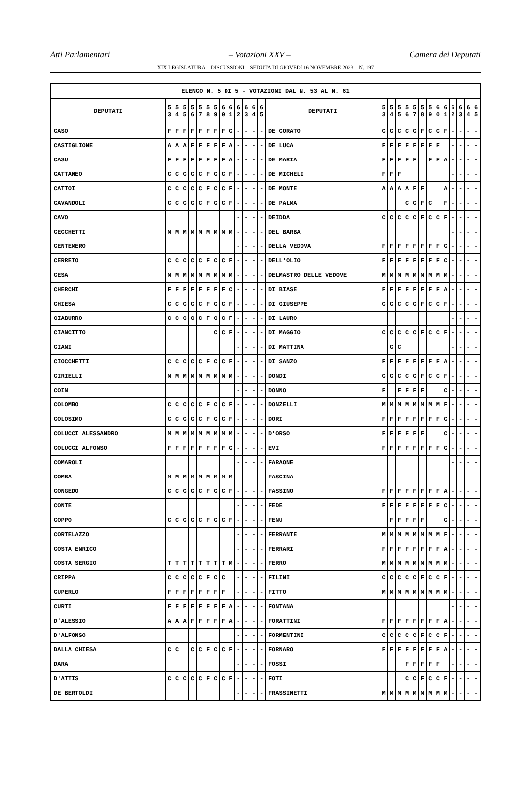Atti Parlamentari – Votazioni XXV – Camera dei Deputati
XIX LEGISLATURA – DISCUSSIONI – SEDUTA DI GIOVEDÌ 16 NOVEMBRE 2023 – N. 197
| ELENCO N. 5 DI 5 - VOTAZIONI DAL N. 53 AL N. 61 | | | | | | | | | | | | | | | | | | | | | | | | | | | |
| --- | --- | --- | --- | --- | --- | --- | --- | --- | --- | --- | --- | --- | --- | --- | --- | --- | --- | --- | --- | --- | --- | --- | --- | --- | --- | --- | --- |
| DEPUTATI | 5 3 | 5 4 | 5 5 | 5 6 | 5 7 | 5 8 | 5 9 | 6 0 | 6 1 | 6 2 | 6 3 | 6 4 | 6 5 | DEPUTATI | 5 3 | 5 4 | 5 5 | 5 6 | 5 7 | 5 8 | 5 9 | 6 0 | 6 1 | 6 2 | 6 3 | 6 4 | 6 5 |
| CASO | F | F | F | F | F | F | F | F | C | - | - | - | - | DE CORATO | C | C | C | C | C | F | C | C | F | - | - | - | - |
| CASTIGLIONE | A | A | A | F | F | F | F | F | A | - | - | - | - | DE LUCA | F | F | F | F | F | F | F | F | | - | - | - | - |
| CASU | F | F | F | F | F | F | F | F | A | - | - | - | - | DE MARIA | F | F | F | F | F | | F | F | A | - | - | - | - |
| CATTANEO | C | C | C | C | C | F | C | C | F | - | - | - | - | DE MICHELI | F | F | F | | | | | | | - | - | - | - |
| CATTOI | C | C | C | C | C | F | C | C | F | - | - | - | - | DE MONTE | A | A | A | A | F | F | | | A | - | - | - | - |
| CAVANDOLI | C | C | C | C | C | F | C | C | F | - | - | - | - | DE PALMA | | | | C | C | F | C | | F | - | - | - | - |
| CAVO | | | | | | | | | | - | - | - | - | DEIDDA | C | C | C | C | C | F | C | C | F | - | - | - | - |
| CECCHETTI | M | M | M | M | M | M | M | M | M | - | - | - | - | DEL BARBA | | | | | | | | | | - | - | - | - |
| CENTEMERO | | | | | | | | | | - | - | - | - | DELLA VEDOVA | F | F | F | F | F | F | F | F | C | - | - | - | - |
| CERRETO | C | C | C | C | C | F | C | C | F | - | - | - | - | DELL'OLIO | F | F | F | F | F | F | F | F | C | - | - | - | - |
| CESA | M | M | M | M | M | M | M | M | M | - | - | - | - | DELMASTRO DELLE VEDOVE | M | M | M | M | M | M | M | M | M | - | - | - | - |
| CHERCHI | F | F | F | F | F | F | F | F | C | - | - | - | - | DI BIASE | F | F | F | F | F | F | F | F | A | - | - | - | - |
| CHIESA | C | C | C | C | C | F | C | C | F | - | - | - | - | DI GIUSEPPE | C | C | C | C | C | F | C | C | F | - | - | - | - |
| CIABURRO | C | C | C | C | C | F | C | C | F | - | - | - | - | DI LAURO | | | | | | | | | | - | - | - | - |
| CIANCITTO | | | | | | | C | C | F | - | - | - | - | DI MAGGIO | C | C | C | C | C | F | C | C | F | - | - | - | - |
| CIANI | | | | | | | | | | - | - | - | - | DI MATTINA | | C | C | | | | | | | - | - | - | - |
| CIOCCHETTI | C | C | C | C | C | F | C | C | F | - | - | - | - | DI SANZO | F | F | F | F | F | F | F | F | A | - | - | - | - |
| CIRIELLI | M | M | M | M | M | M | M | M | M | - | - | - | - | DONDI | C | C | C | C | C | F | C | C | F | - | - | - | - |
| COIN | | | | | | | | | | - | - | - | - | DONNO | F | | F | F | F | F | | | C | - | - | - | - |
| COLOMBO | C | C | C | C | C | F | C | C | F | - | - | - | - | DONZELLI | M | M | M | M | M | M | M | M | F | - | - | - | - |
| COLOSIMO | C | C | C | C | C | F | C | C | F | - | - | - | - | DORI | F | F | F | F | F | F | F | F | C | - | - | - | - |
| COLUCCI ALESSANDRO | M | M | M | M | M | M | M | M | M | - | - | - | - | D'ORSO | F | F | F | F | F | F | | | C | - | - | - | - |
| COLUCCI ALFONSO | F | F | F | F | F | F | F | F | C | - | - | - | - | EVI | F | F | F | F | F | F | F | F | C | - | - | - | - |
| COMAROLI | | | | | | | | | | - | - | - | - | FARAONE | | | | | | | | | | - | - | - | - |
| COMBA | M | M | M | M | M | M | M | M | M | - | - | - | - | FASCINA | | | | | | | | | | - | - | - | - |
| CONGEDO | C | C | C | C | C | F | C | C | F | - | - | - | - | FASSINO | F | F | F | F | F | F | F | F | A | - | - | - | - |
| CONTE | | | | | | | | | | - | - | - | - | FEDE | F | F | F | F | F | F | F | F | C | - | - | - | - |
| COPPO | C | C | C | C | C | F | C | C | F | - | - | - | - | FENU | | F | F | F | F | F | | | C | - | - | - | - |
| CORTELAZZO | | | | | | | | | | - | - | - | - | FERRANTE | M | M | M | M | M | M | M | M | F | - | - | - | - |
| COSTA ENRICO | | | | | | | | | | - | - | - | - | FERRARI | F | F | F | F | F | F | F | F | A | - | - | - | - |
| COSTA SERGIO | T | T | T | T | T | T | T | T | M | - | - | - | - | FERRO | M | M | M | M | M | M | M | M | M | - | - | - | - |
| CRIPPA | C | C | C | C | C | F | C | C | | - | - | - | - | FILINI | C | C | C | C | C | F | C | C | F | - | - | - | - |
| CUPERLO | F | F | F | F | F | F | F | F | | - | - | - | - | FITTO | M | M | M | M | M | M | M | M | M | - | - | - | - |
| CURTI | F | F | F | F | F | F | F | F | A | - | - | - | - | FONTANA | | | | | | | | | | - | - | - | - |
| D'ALESSIO | A | A | A | F | F | F | F | F | A | - | - | - | - | FORATTINI | F | F | F | F | F | F | F | F | A | - | - | - | - |
| D'ALFONSO | | | | | | | | | | - | - | - | - | FORMENTINI | C | C | C | C | C | F | C | C | F | - | - | - | - |
| DALLA CHIESA | C | C | | C | C | F | C | C | F | - | - | - | - | FORNARO | F | F | F | F | F | F | F | F | A | - | - | - | - |
| DARA | | | | | | | | | | - | - | - | - | FOSSI | | | | F | F | F | F | F | | - | - | - | - |
| D'ATTIS | C | C | C | C | C | F | C | C | F | - | - | - | - | FOTI | | | | C | C | F | C | C | F | - | - | - | - |
| DE BERTOLDI | | | | | | | | | | - | - | - | - | FRASSINETTI | M | M | M | M | M | M | M | M | M | - | - | - | - |